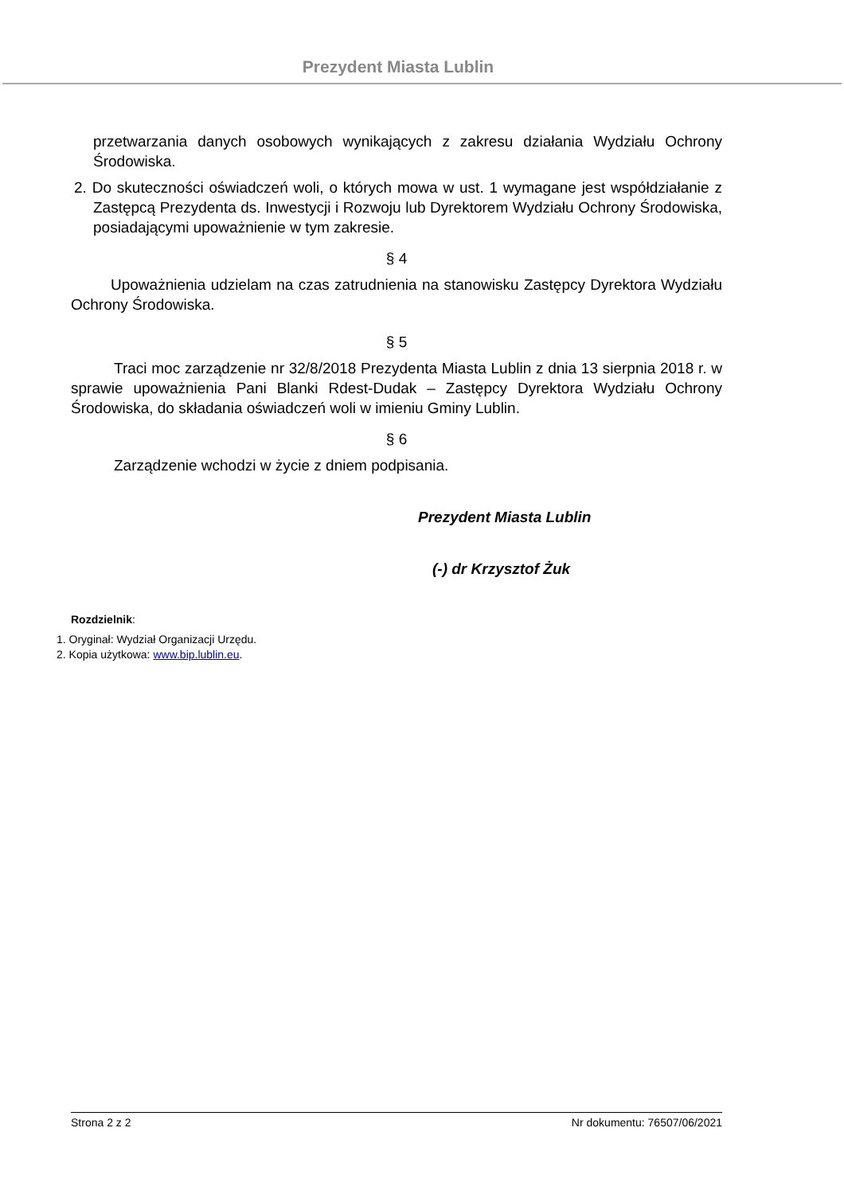Prezydent Miasta Lublin
przetwarzania danych osobowych wynikających z zakresu działania Wydziału Ochrony Środowiska.
2. Do skuteczności oświadczeń woli, o których mowa w ust. 1 wymagane jest współdziałanie z Zastępcą Prezydenta ds. Inwestycji i Rozwoju lub Dyrektorem Wydziału Ochrony Środowiska, posiadającymi upoważnienie w tym zakresie.
§ 4
Upoważnienia udzielam na czas zatrudnienia na stanowisku Zastępcy Dyrektora Wydziału Ochrony Środowiska.
§ 5
Traci moc zarządzenie nr 32/8/2018 Prezydenta Miasta Lublin z dnia 13 sierpnia 2018 r. w sprawie upoważnienia Pani Blanki Rdest-Dudak – Zastępcy Dyrektora Wydziału Ochrony Środowiska, do składania oświadczeń woli w imieniu Gminy Lublin.
§ 6
Zarządzenie wchodzi w życie z dniem podpisania.
Prezydent Miasta Lublin
(-) dr Krzysztof Żuk
Rozdzielnik:
1. Oryginał: Wydział Organizacji Urzędu.
2. Kopia użytkowa: www.bip.lublin.eu.
Strona 2 z 2 Nr dokumentu: 76507/06/2021